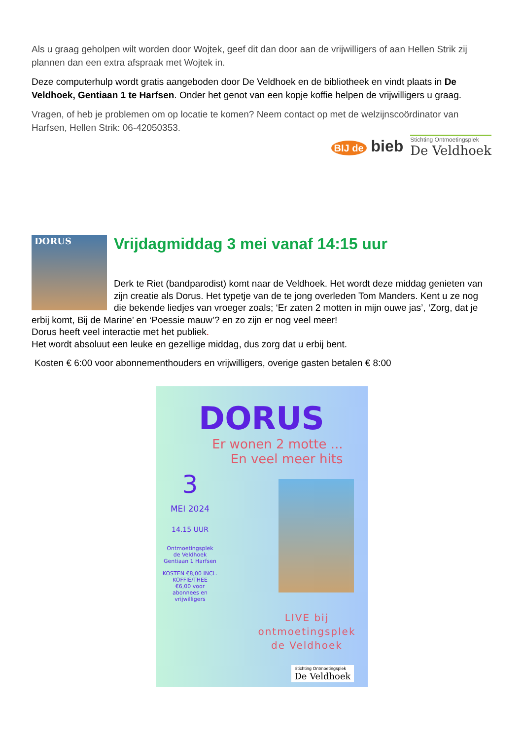Als u graag geholpen wilt worden door Wojtek, geef dit dan door aan de vrijwilligers of aan Hellen Strik zij plannen dan een extra afspraak met Wojtek in.
Deze computerhulp wordt gratis aangeboden door De Veldhoek en de bibliotheek en vindt plaats in De Veldhoek, Gentiaan 1 te Harfsen. Onder het genot van een kopje koffie helpen de vrijwilligers u graag.
Vragen, of heb je problemen om op locatie te komen? Neem contact op met de welzijnscoördinator van Harfsen, Hellen Strik: 06-42050353.
BIJ de bieb
Stichting Ontmoetingsplek
De Veldhoek
DORUS
Vrijdagmiddag 3 mei vanaf 14:15 uur
Derk te Riet (bandparodist) komt naar de Veldhoek. Het wordt deze middag genieten van zijn creatie als Dorus. Het typetje van de te jong overleden Tom Manders. Kent u ze nog die bekende liedjes van vroeger zoals; ‘Er zaten 2 motten in mijn ouwe jas’, ‘Zorg, dat je erbij komt, Bij de Marine’ en ‘Poessie mauw’? en zo zijn er nog veel meer!
Dorus heeft veel interactie met het publiek.
Het wordt absoluut een leuke en gezellige middag, dus zorg dat u erbij bent.
Kosten € 6:00 voor abonnementhouders en vrijwilligers, overige gasten betalen € 8:00
DORUS
Er wonen 2 motte ...
En veel meer hits
3
MEI 2024
14.15 UUR
Ontmoetingsplek
de Veldhoek
Gentiaan 1 Harfsen
KOSTEN €8,00 INCL.
KOFFIE/THEE
€6,00 voor
abonnees en
vrijwilligers
LIVE bij
ontmoetingsplek
de Veldhoek
Stichting Ontmoetingsplek
De Veldhoek